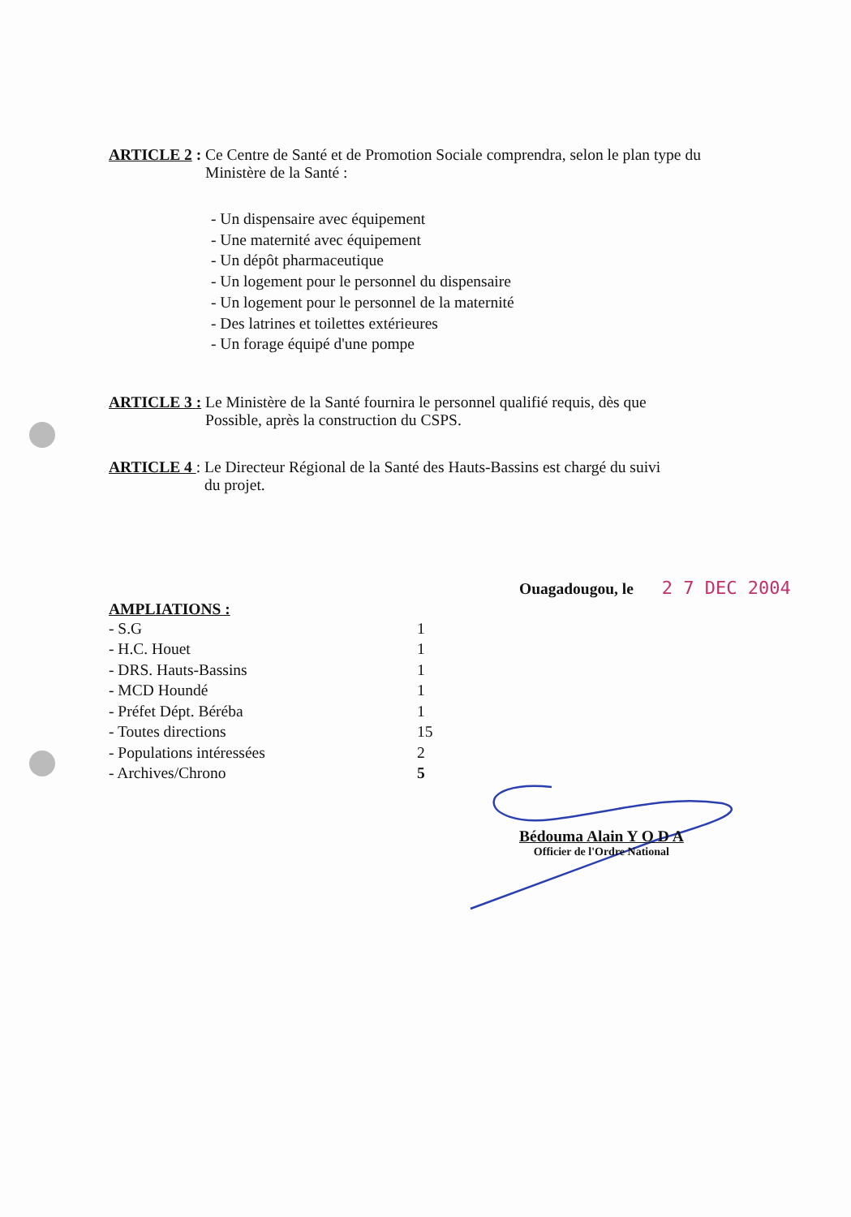ARTICLE 2 : Ce Centre de Santé et de Promotion Sociale comprendra, selon le plan type du
Ministère de la Santé :
- Un dispensaire avec équipement
- Une maternité avec équipement
- Un dépôt pharmaceutique
- Un logement pour le personnel du dispensaire
- Un logement pour le personnel de la maternité
- Des latrines et toilettes extérieures
- Un forage équipé d'une pompe
ARTICLE 3 : Le Ministère de la Santé fournira le personnel qualifié requis, dès que
Possible, après la construction du CSPS.
ARTICLE 4 : Le Directeur Régional de la Santé des Hauts-Bassins est chargé du suivi
du projet.
Ouagadougou, le 2 7 DEC 2004
AMPLIATIONS :
| - S.G | 1 |
| - H.C. Houet | 1 |
| - DRS. Hauts-Bassins | 1 |
| - MCD Houndé | 1 |
| - Préfet Dépt. Béréba | 1 |
| - Toutes directions | 15 |
| - Populations intéressées | 2 |
| - Archives/Chrono | 5 |
Bédouma Alain Y O D A
Officier de l'Ordre National